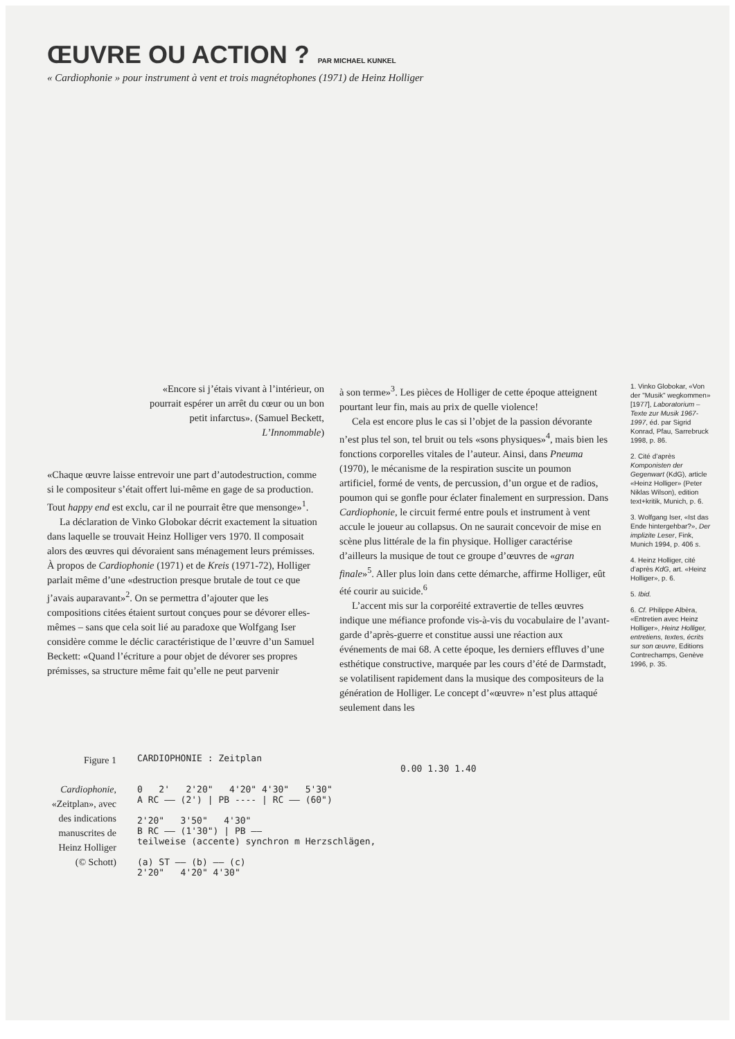ŒUVRE OU ACTION ?
PAR MICHAEL KUNKEL
« Cardiophonie » pour instrument à vent et trois magnétophones (1971) de Heinz Holliger
«Encore si j’étais vivant à l’intérieur, on pourrait espérer un arrêt du cœur ou un bon petit infarctus». (Samuel Beckett, L’Innommable)
«Chaque œuvre laisse entrevoir une part d’autodestruction, comme si le compositeur s’était offert lui-même en gage de sa production. Tout happy end est exclu, car il ne pourrait être que mensonge»<sup>1</sup>.
La déclaration de Vinko Globokar décrit exactement la situation dans laquelle se trouvait Heinz Holliger vers 1970. Il composait alors des œuvres qui dévoraient sans ménagement leurs prémisses. À propos de Cardiophonie (1971) et de Kreis (1971-72), Holliger parlait même d’une «destruction presque brutale de tout ce que j’avais auparavant»<sup>2</sup>. On se permettra d’ajouter que les compositions citées étaient surtout conçues pour se dévorer elles-mêmes – sans que cela soit lié au paradoxe que Wolfgang Iser considère comme le déclic caractéristique de l’œuvre d’un Samuel Beckett: «Quand l’écriture a pour objet de dévorer ses propres prémisses, sa structure même fait qu’elle ne peut parvenir
à son terme»<sup>3</sup>. Les pièces de Holliger de cette époque atteignent pourtant leur fin, mais au prix de quelle violence!
Cela est encore plus le cas si l’objet de la passion dévorante n’est plus tel son, tel bruit ou tels «sons physiques»<sup>4</sup>, mais bien les fonctions corporelles vitales de l’auteur. Ainsi, dans Pneuma (1970), le mécanisme de la respiration suscite un poumon artificiel, formé de vents, de percussion, d’un orgue et de radios, poumon qui se gonfle pour éclater finalement en surpression. Dans Cardiophonie, le circuit fermé entre pouls et instrument à vent accule le joueur au collapsus. On ne saurait concevoir de mise en scène plus littérale de la fin physique. Holliger caractérise d’ailleurs la musique de tout ce groupe d’œuvres de «gran finale»<sup>5</sup>. Aller plus loin dans cette démarche, affirme Holliger, eût été courir au suicide.<sup>6</sup>
L’accent mis sur la corporéité extravertie de telles œuvres indique une méfiance profonde vis-à-vis du vocabulaire de l’avant-garde d’après-guerre et constitue aussi une réaction aux événements de mai 68. A cette époque, les derniers effluves d’une esthétique constructive, marquée par les cours d’été de Darmstadt, se volatilisent rapidement dans la musique des compositeurs de la génération de Holliger. Le concept d’«œuvre» n’est plus attaqué seulement dans les
1. Vinko Globokar, «Von der "Musik" wegkommen» [1977], Laboratorium – Texte zur Musik 1967-1997, éd. par Sigrid Konrad, Pfau, Sarrebruck 1998, p. 86.
2. Cité d’après Komponisten der Gegenwart (KdG), article «Heinz Holliger» (Peter Niklas Wilson), edition text+kritik, Munich, p. 6.
3. Wolfgang Iser, «Ist das Ende hintergehbar?», Der implizite Leser, Fink, Munich 1994, p. 406 s.
4. Heinz Holliger, cité d’après KdG, art. «Heinz Holliger», p. 6.
5. Ibid.
6. Cf. Philippe Albèra, «Entretien avec Heinz Holliger», Heinz Holliger, entretiens, textes, écrits sur son œuvre, Editions Contrechamps, Genève 1996, p. 35.
Figure 1
Cardiophonie, «Zeitplan», avec des indications manuscrites de Heinz Holliger (© Schott)
CARDIOPHONIE : Zeitplan
0.00 1.30 1.40
0 2' 2'20" 4'20" 4'30" 5'30"
A RC —— (2') | PB ---- | RC —— (60")
2'20" 3'50" 4'30"
B RC —— (1'30") | PB ——
teilweise (accente) synchron m Herzschlägen,
(a) ST —— (b) —— (c)
2'20" 4'20" 4'30"